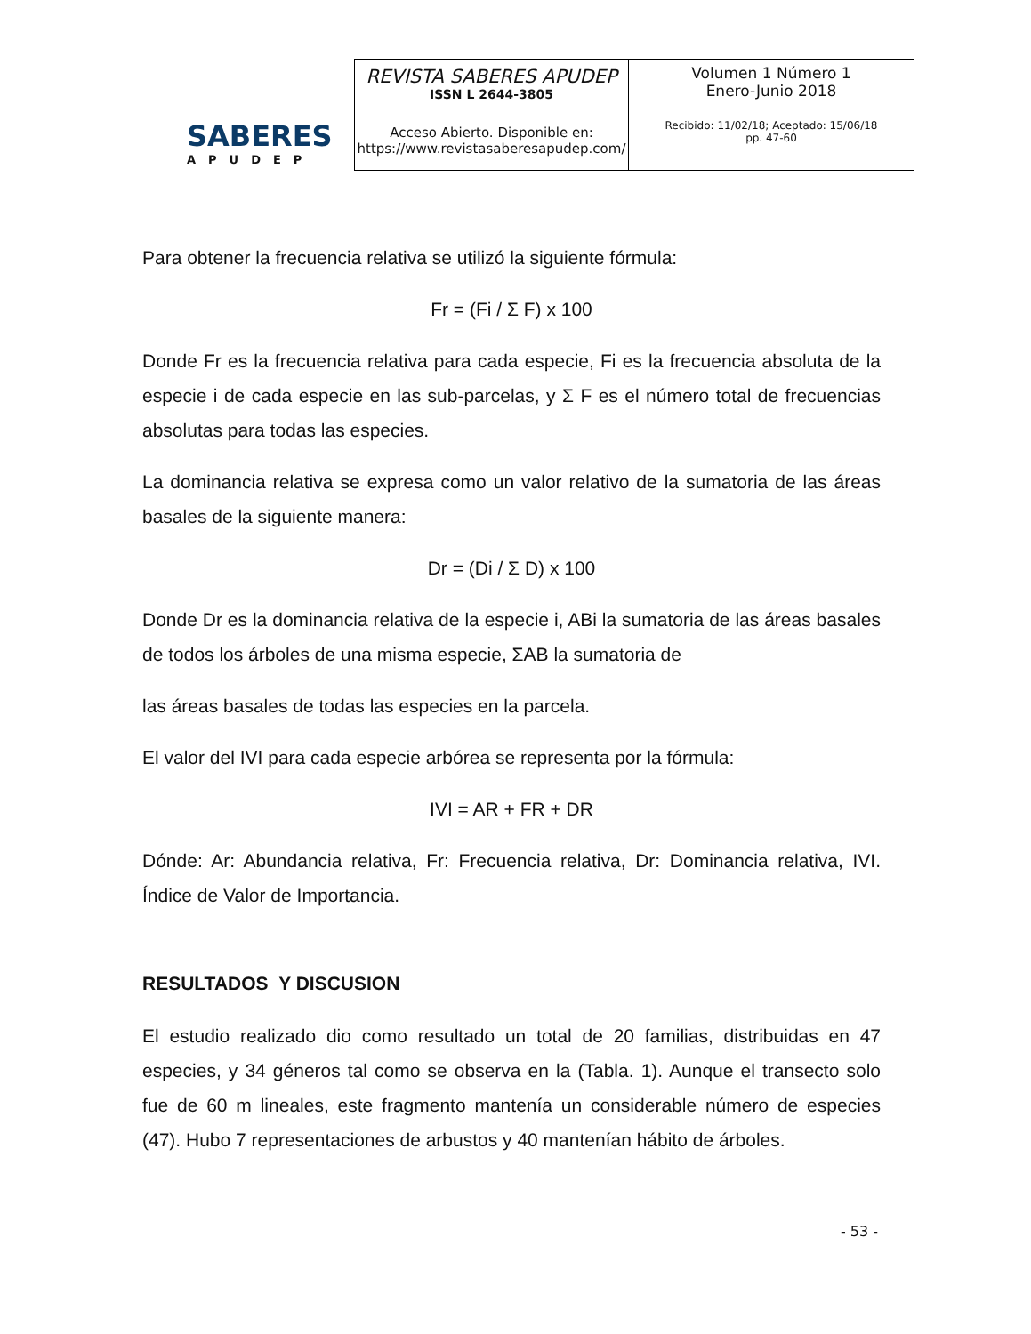SABERES
APUDEP
| REVISTA SABERES APUDEP ISSN L 2644-3805 Acceso Abierto. Disponible en: https://www.revistasaberesapudep.com/ | Volumen 1 Número 1 Enero-Junio 2018 Recibido: 11/02/18; Aceptado: 15/06/18 pp. 47-60 |
Para obtener la frecuencia relativa se utilizó la siguiente fórmula:
Fr = (Fi / Σ F) x 100
Donde Fr es la frecuencia relativa para cada especie, Fi es la frecuencia absoluta de la especie i de cada especie en las sub-parcelas, y Σ F es el número total de frecuencias absolutas para todas las especies.
La dominancia relativa se expresa como un valor relativo de la sumatoria de las áreas basales de la siguiente manera:
Dr = (Di / Σ D) x 100
Donde Dr es la dominancia relativa de la especie i, ABi la sumatoria de las áreas basales de todos los árboles de una misma especie, ΣAB la sumatoria de
las áreas basales de todas las especies en la parcela.
El valor del IVI para cada especie arbórea se representa por la fórmula:
IVI = AR + FR + DR
Dónde: Ar: Abundancia relativa, Fr: Frecuencia relativa, Dr: Dominancia relativa, IVI. Índice de Valor de Importancia.
RESULTADOS Y DISCUSION
El estudio realizado dio como resultado un total de 20 familias, distribuidas en 47 especies, y 34 géneros tal como se observa en la (Tabla. 1). Aunque el transecto solo fue de 60 m lineales, este fragmento mantenía un considerable número de especies (47). Hubo 7 representaciones de arbustos y 40 mantenían hábito de árboles.
- 53 -